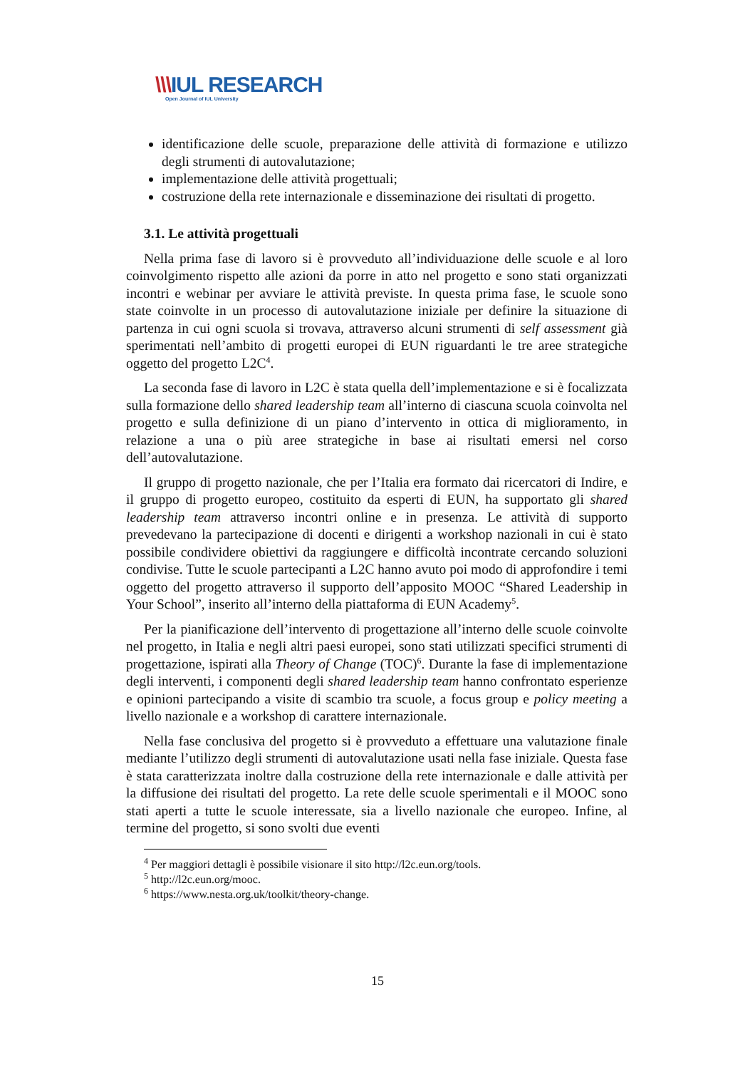\\\IUL RESEARCH
Open Journal of IUL University
identificazione delle scuole, preparazione delle attività di formazione e utilizzo degli strumenti di autovalutazione;
implementazione delle attività progettuali;
costruzione della rete internazionale e disseminazione dei risultati di progetto.
3.1. Le attività progettuali
Nella prima fase di lavoro si è provveduto all’individuazione delle scuole e al loro coinvolgimento rispetto alle azioni da porre in atto nel progetto e sono stati organizzati incontri e webinar per avviare le attività previste. In questa prima fase, le scuole sono state coinvolte in un processo di autovalutazione iniziale per definire la situazione di partenza in cui ogni scuola si trovava, attraverso alcuni strumenti di self assessment già sperimentati nell’ambito di progetti europei di EUN riguardanti le tre aree strategiche oggetto del progetto L2C<sup>4</sup>.
La seconda fase di lavoro in L2C è stata quella dell’implementazione e si è focalizzata sulla formazione dello shared leadership team all’interno di ciascuna scuola coinvolta nel progetto e sulla definizione di un piano d’intervento in ottica di miglioramento, in relazione a una o più aree strategiche in base ai risultati emersi nel corso dell’autovalutazione.
Il gruppo di progetto nazionale, che per l’Italia era formato dai ricercatori di Indire, e il gruppo di progetto europeo, costituito da esperti di EUN, ha supportato gli shared leadership team attraverso incontri online e in presenza. Le attività di supporto prevedevano la partecipazione di docenti e dirigenti a workshop nazionali in cui è stato possibile condividere obiettivi da raggiungere e difficoltà incontrate cercando soluzioni condivise. Tutte le scuole partecipanti a L2C hanno avuto poi modo di approfondire i temi oggetto del progetto attraverso il supporto dell’apposito MOOC “Shared Leadership in Your School”, inserito all’interno della piattaforma di EUN Academy<sup>5</sup>.
Per la pianificazione dell’intervento di progettazione all’interno delle scuole coinvolte nel progetto, in Italia e negli altri paesi europei, sono stati utilizzati specifici strumenti di progettazione, ispirati alla Theory of Change (TOC)<sup>6</sup>. Durante la fase di implementazione degli interventi, i componenti degli shared leadership team hanno confrontato esperienze e opinioni partecipando a visite di scambio tra scuole, a focus group e policy meeting a livello nazionale e a workshop di carattere internazionale.
Nella fase conclusiva del progetto si è provveduto a effettuare una valutazione finale mediante l’utilizzo degli strumenti di autovalutazione usati nella fase iniziale. Questa fase è stata caratterizzata inoltre dalla costruzione della rete internazionale e dalle attività per la diffusione dei risultati del progetto. La rete delle scuole sperimentali e il MOOC sono stati aperti a tutte le scuole interessate, sia a livello nazionale che europeo. Infine, al termine del progetto, si sono svolti due eventi
<sup>4</sup> Per maggiori dettagli è possibile visionare il sito http://l2c.eun.org/tools.
<sup>5</sup> http://l2c.eun.org/mooc.
<sup>6</sup> https://www.nesta.org.uk/toolkit/theory-change.
15